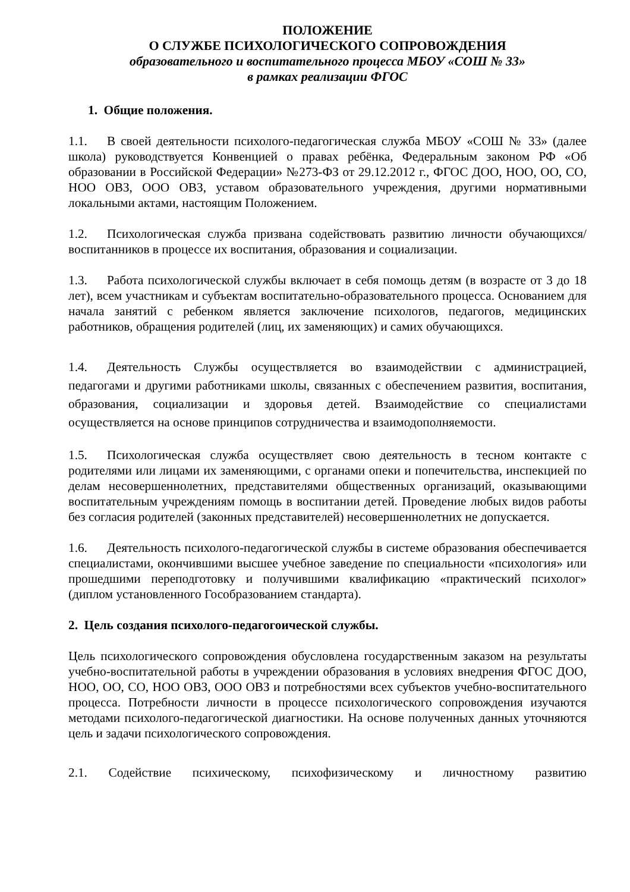ПОЛОЖЕНИЕ
О СЛУЖБЕ ПСИХОЛОГИЧЕСКОГО СОПРОВОЖДЕНИЯ
образовательного и воспитательного процесса МБОУ «СОШ № 33»
в рамках реализации ФГОС
1. Общие положения.
1.1. В своей деятельности психолого-педагогическая служба МБОУ «СОШ № 33» (далее школа) руководствуется Конвенцией о правах ребёнка, Федеральным законом РФ «Об образовании в Российской Федерации» №273-ФЗ от 29.12.2012 г., ФГОС ДОО, НОО, ОО, СО, НОО ОВЗ, ООО ОВЗ, уставом образовательного учреждения, другими нормативными локальными актами, настоящим Положением.
1.2. Психологическая служба призвана содействовать развитию личности обучающихся/ воспитанников в процессе их воспитания, образования и социализации.
1.3. Работа психологической службы включает в себя помощь детям (в возрасте от 3 до 18 лет), всем участникам и субъектам воспитательно-образовательного процесса. Основанием для начала занятий с ребенком является заключение психологов, педагогов, медицинских работников, обращения родителей (лиц, их заменяющих) и самих обучающихся.
1.4. Деятельность Службы осуществляется во взаимодействии с администрацией, педагогами и другими работниками школы, связанных с обеспечением развития, воспитания, образования, социализации и здоровья детей. Взаимодействие со специалистами осуществляется на основе принципов сотрудничества и взаимодополняемости.
1.5. Психологическая служба осуществляет свою деятельность в тесном контакте с родителями или лицами их заменяющими, с органами опеки и попечительства, инспекцией по делам несовершеннолетних, представителями общественных организаций, оказывающими воспитательным учреждениям помощь в воспитании детей. Проведение любых видов работы без согласия родителей (законных представителей) несовершеннолетних не допускается.
1.6. Деятельность психолого-педагогической службы в системе образования обеспечивается специалистами, окончившими высшее учебное заведение по специальности «психология» или прошедшими переподготовку и получившими квалификацию «практический психолог» (диплом установленного Гособразованием стандарта).
2. Цель создания психолого-педагогоической службы.
Цель психологического сопровождения обусловлена государственным заказом на результаты учебно-воспитательной работы в учреждении образования в условиях внедрения ФГОС ДОО, НОО, ОО, СО, НОО ОВЗ, ООО ОВЗ и потребностями всех субъектов учебно-воспитательного процесса. Потребности личности в процессе психологического сопровождения изучаются методами психолого-педагогической диагностики. На основе полученных данных уточняются цель и задачи психологического сопровождения.
2.1. Содействие психическому, психофизическому и личностному развитию